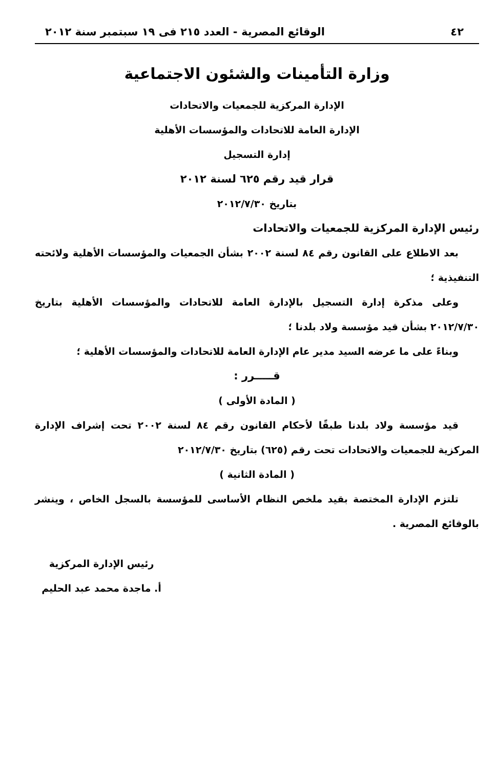٤٢ الوقائع المصرية - العدد ٢١٥ فى ١٩ سبتمبر سنة ٢٠١٢
وزارة التأمينات والشئون الاجتماعية
الإدارة المركزية للجمعيات والاتحادات
الإدارة العامة للاتحادات والمؤسسات الأهلية
إدارة التسجيل
قرار قيد رقم ٦٢٥ لسنة ٢٠١٢
بتاريخ ٢٠١٢/٧/٣٠
رئيس الإدارة المركزية للجمعيات والاتحادات
بعد الاطلاع على القانون رقم ٨٤ لسنة ٢٠٠٢ بشأن الجمعيات والمؤسسات الأهلية ولائحته التنفيذية ؛
وعلى مذكرة إدارة التسجيل بالإدارة العامة للاتحادات والمؤسسات الأهلية بتاريخ ٢٠١٢/٧/٣٠ بشأن قيد مؤسسة ولاد بلدنا ؛
وبناءً على ما عرضه السيد مدير عام الإدارة العامة للاتحادات والمؤسسات الأهلية ؛
قـــــرر :
( المادة الأولى )
قيد مؤسسة ولاد بلدنا طبقًا لأحكام القانون رقم ٨٤ لسنة ٢٠٠٢ تحت إشراف الإدارة المركزية للجمعيات والاتحادات تحت رقم (٦٢٥) بتاريخ ٢٠١٢/٧/٣٠
( المادة الثانية )
تلتزم الإدارة المختصة بقيد ملخص النظام الأساسى للمؤسسة بالسجل الخاص ، وينشر بالوقائع المصرية .
رئيس الإدارة المركزية
أ. ماجدة محمد عبد الحليم